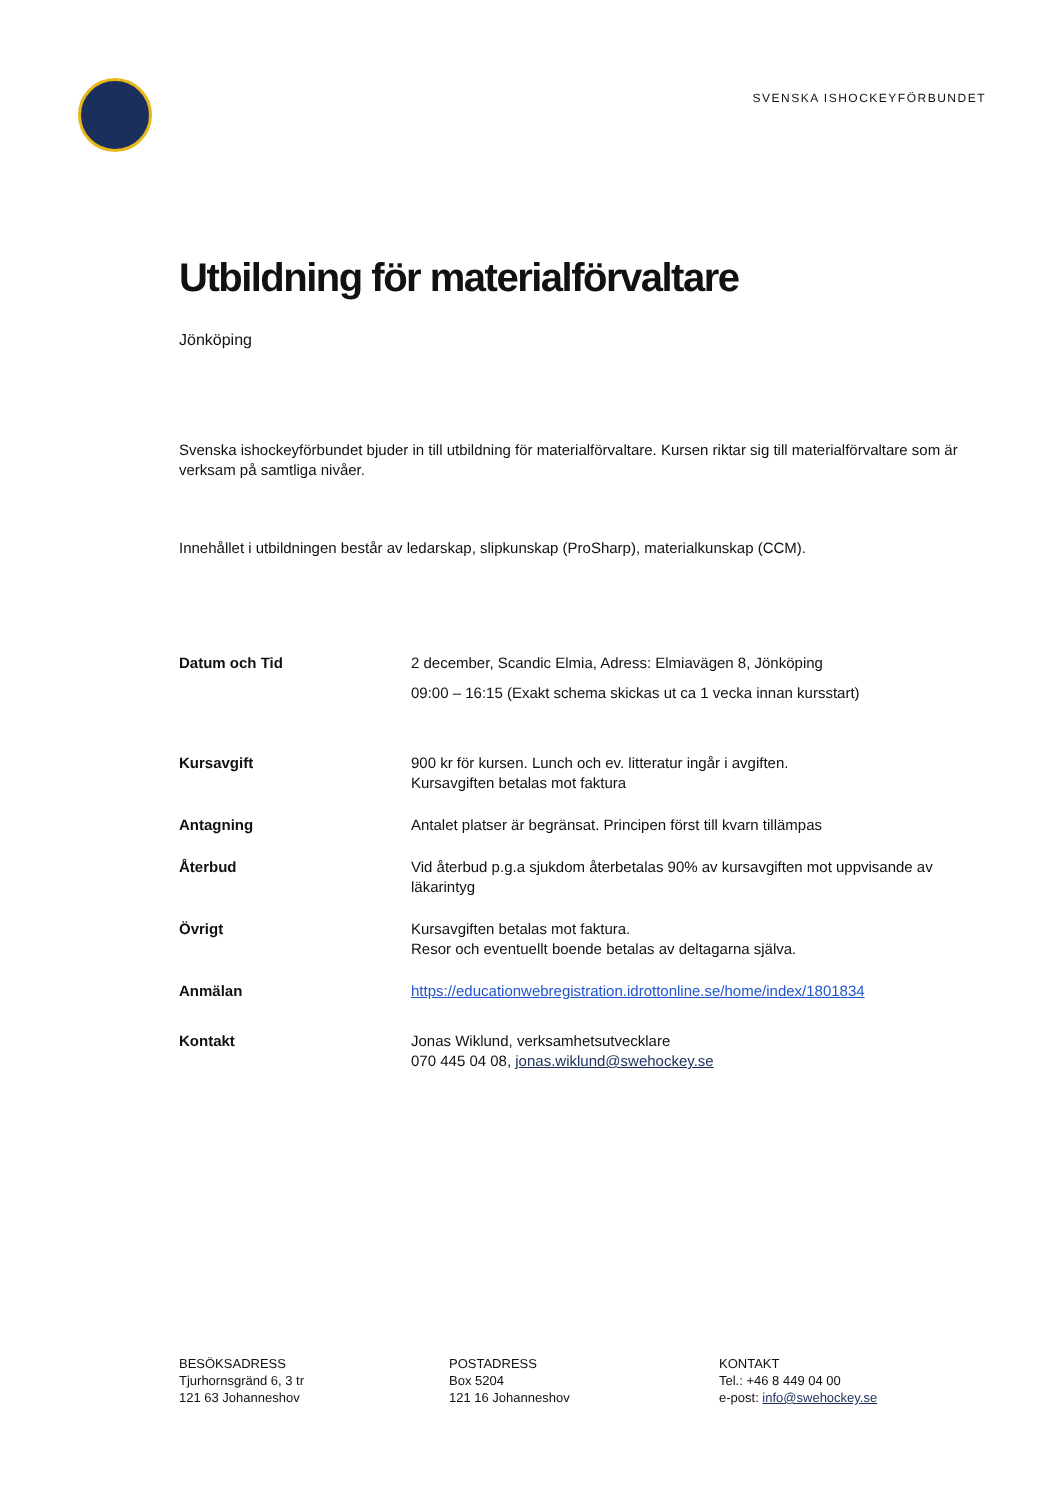SVENSKA ISHOCKEYFÖRBUNDET
Utbildning för materialförvaltare
Jönköping
Svenska ishockeyförbundet bjuder in till utbildning för materialförvaltare. Kursen riktar sig till materialförvaltare som är verksam på samtliga nivåer.
Innehållet i utbildningen består av ledarskap, slipkunskap (ProSharp), materialkunskap (CCM).
Datum och Tid 2 december, Scandic Elmia, Adress: Elmiavägen 8, Jönköping
09:00 – 16:15 (Exakt schema skickas ut ca 1 vecka innan kursstart)
Kursavgift 900 kr för kursen. Lunch och ev. litteratur ingår i avgiften.
Kursavgiften betalas mot faktura
Antagning Antalet platser är begränsat. Principen först till kvarn tillämpas
Återbud Vid återbud p.g.a sjukdom återbetalas 90% av kursavgiften mot uppvisande av läkarintyg
Övrigt Kursavgiften betalas mot faktura.
Resor och eventuellt boende betalas av deltagarna själva.
Anmälan https://educationwebregistration.idrottonline.se/home/index/1801834
Kontakt Jonas Wiklund, verksamhetsutvecklare
070 445 04 08, jonas.wiklund@swehockey.se
BESÖKSADRESS
Tjurhornsgränd 6, 3 tr
121 63 Johanneshov
POSTADRESS
Box 5204
121 16 Johanneshov
KONTAKT
Tel.: +46 8 449 04 00
e-post: info@swehockey.se